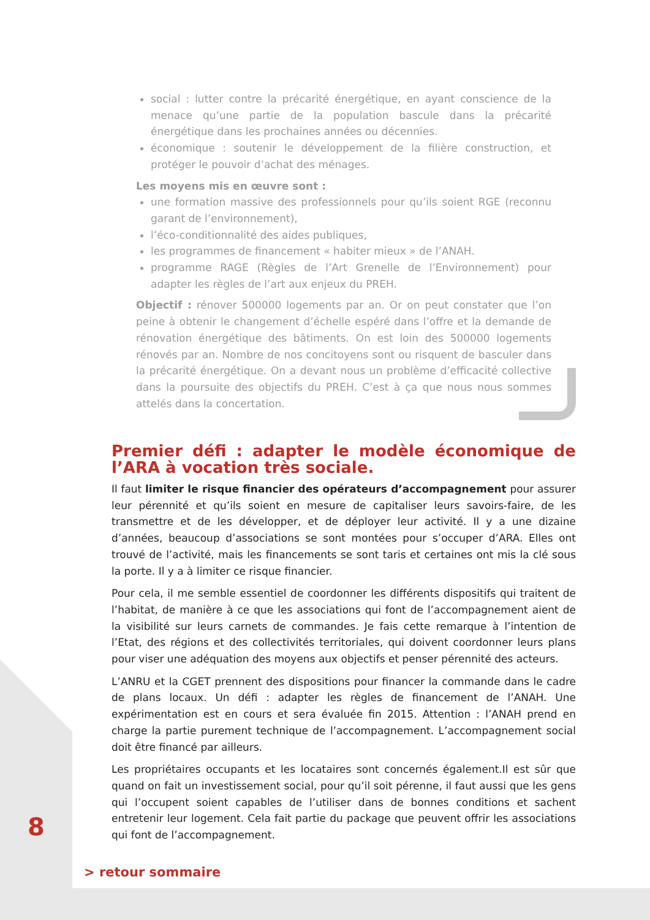social : lutter contre la précarité énergétique, en ayant conscience de la menace qu’une partie de la population bascule dans la précarité énergétique dans les prochaines années ou décennies.
économique : soutenir le développement de la filière construction, et protéger le pouvoir d’achat des ménages.
Les moyens mis en œuvre sont :
une formation massive des professionnels pour qu’ils soient RGE (reconnu garant de l’environnement),
l’éco-conditionnalité des aides publiques,
les programmes de financement « habiter mieux » de l’ANAH.
programme RAGE (Règles de l’Art Grenelle de l’Environnement) pour adapter les règles de l’art aux enjeux du PREH.
Objectif : rénover 500000 logements par an. Or on peut constater que l’on peine à obtenir le changement d’échelle espéré dans l’offre et la demande de rénovation énergétique des bâtiments. On est loin des 500000 logements rénovés par an. Nombre de nos concitoyens sont ou risquent de basculer dans la précarité énergétique. On a devant nous un problème d’efficacité collective dans la poursuite des objectifs du PREH. C’est à ça que nous nous sommes attelés dans la concertation.
Premier défi : adapter le modèle économique de l’ARA à vocation très sociale.
Il faut limiter le risque financier des opérateurs d’accompagnement pour assurer leur pérennité et qu’ils soient en mesure de capitaliser leurs savoirs-faire, de les transmettre et de les développer, et de déployer leur activité. Il y a une dizaine d’années, beaucoup d’associations se sont montées pour s’occuper d’ARA. Elles ont trouvé de l’activité, mais les financements se sont taris et certaines ont mis la clé sous la porte. Il y a à limiter ce risque financier.
Pour cela, il me semble essentiel de coordonner les différents dispositifs qui traitent de l’habitat, de manière à ce que les associations qui font de l’accompagnement aient de la visibilité sur leurs carnets de commandes. Je fais cette remarque à l’intention de l’Etat, des régions et des collectivités territoriales, qui doivent coordonner leurs plans pour viser une adéquation des moyens aux objectifs et penser pérennité des acteurs.
L’ANRU et la CGET prennent des dispositions pour financer la commande dans le cadre de plans locaux. Un défi : adapter les règles de financement de l’ANAH. Une expérimentation est en cours et sera évaluée fin 2015. Attention : l’ANAH prend en charge la partie purement technique de l’accompagnement. L’accompagnement social doit être financé par ailleurs.
Les propriétaires occupants et les locataires sont concernés également.Il est sûr que quand on fait un investissement social, pour qu’il soit pérenne, il faut aussi que les gens qui l’occupent soient capables de l’utiliser dans de bonnes conditions et sachent entretenir leur logement. Cela fait partie du package que peuvent offrir les associations qui font de l’accompagnement.
8
> retour sommaire